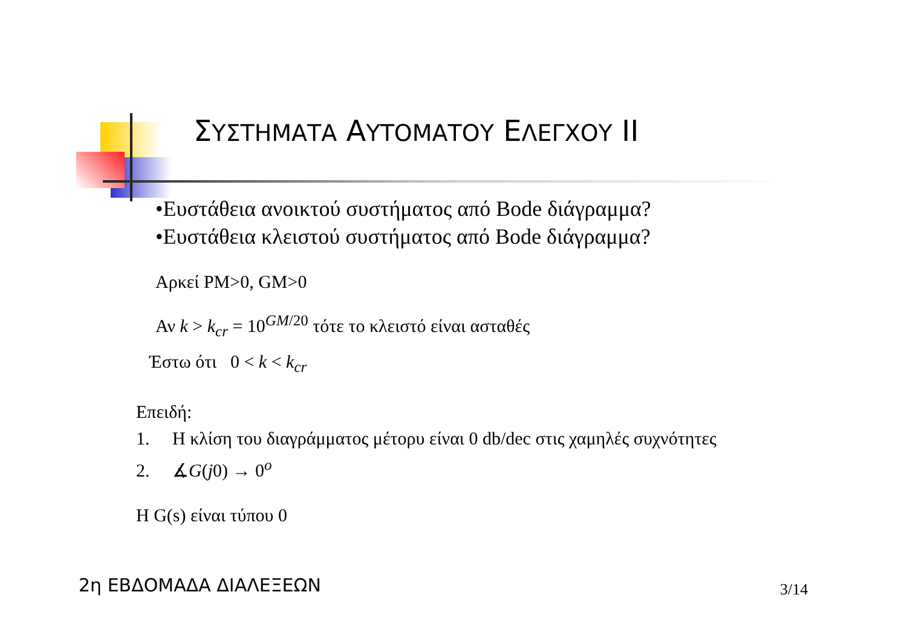ΣΥΣΤΗΜΑΤΑ ΑΥΤΟΜΑΤΟΥ ΕΛΕΓΧΟΥ II
•Ευστάθεια ανοικτού συστήματος από Bode διάγραμμα?
•Ευστάθεια κλειστού συστήματος από Bode διάγραμμα?
Αρκεί PM>0, GM>0
Αν k > k<sub>cr</sub> = 10<sup>GM/20</sup> τότε το κλειστό είναι ασταθές
Έστω ότι 0 < k < k<sub>cr</sub>
Επειδή:
1. Η κλίση του διαγράμματος μέτορυ είναι 0 db/dec στις χαμηλές συχνότητες
2. ∡G(j0) → 0<sup>o</sup>
Η G(s) είναι τύπου 0
2η ΕΒΔΟΜΑΔΑ ΔΙΑΛΕΞΕΩΝ 3/14